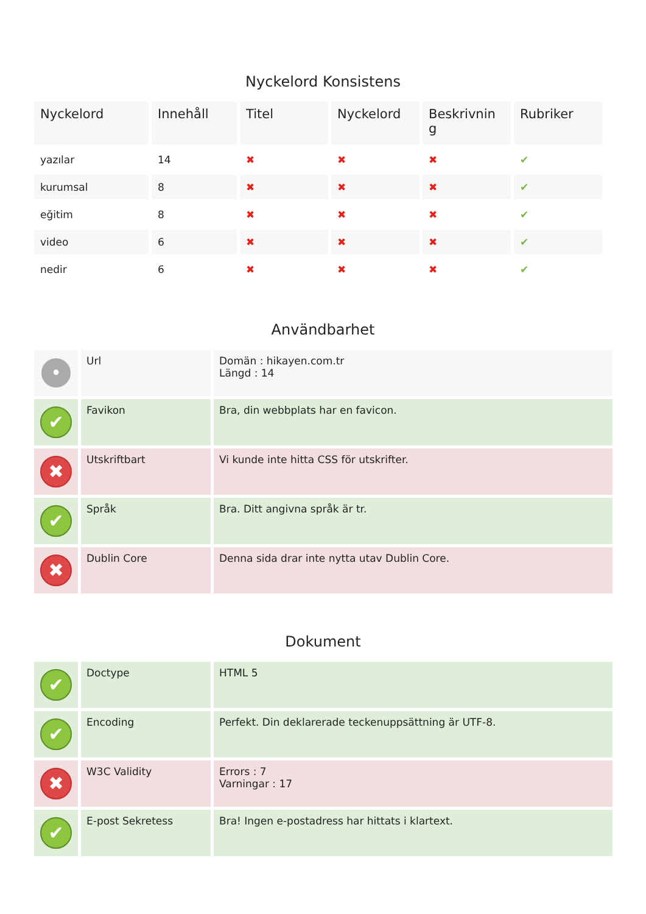Nyckelord Konsistens
| Nyckelord | Innehåll | Titel | Nyckelord | Beskrivnin g | Rubriker |
| --- | --- | --- | --- | --- | --- |
| yazılar | 14 | ✖ | ✖ | ✖ | ✔ |
| kurumsal | 8 | ✖ | ✖ | ✖ | ✔ |
| eğitim | 8 | ✖ | ✖ | ✖ | ✔ |
| video | 6 | ✖ | ✖ | ✖ | ✔ |
| nedir | 6 | ✖ | ✖ | ✖ | ✔ |
Användbarhet
| • | Url | Domän : hikayen.com.tr Längd : 14 |
| ✔ | Favikon | Bra, din webbplats har en favicon. |
| ✖ | Utskriftbart | Vi kunde inte hitta CSS för utskrifter. |
| ✔ | Språk | Bra. Ditt angivna språk är tr. |
| ✖ | Dublin Core | Denna sida drar inte nytta utav Dublin Core. |
Dokument
| ✔ | Doctype | HTML 5 |
| ✔ | Encoding | Perfekt. Din deklarerade teckenuppsättning är UTF-8. |
| ✖ | W3C Validity | Errors : 7 Varningar : 17 |
| ✔ | E-post Sekretess | Bra! Ingen e-postadress har hittats i klartext. |